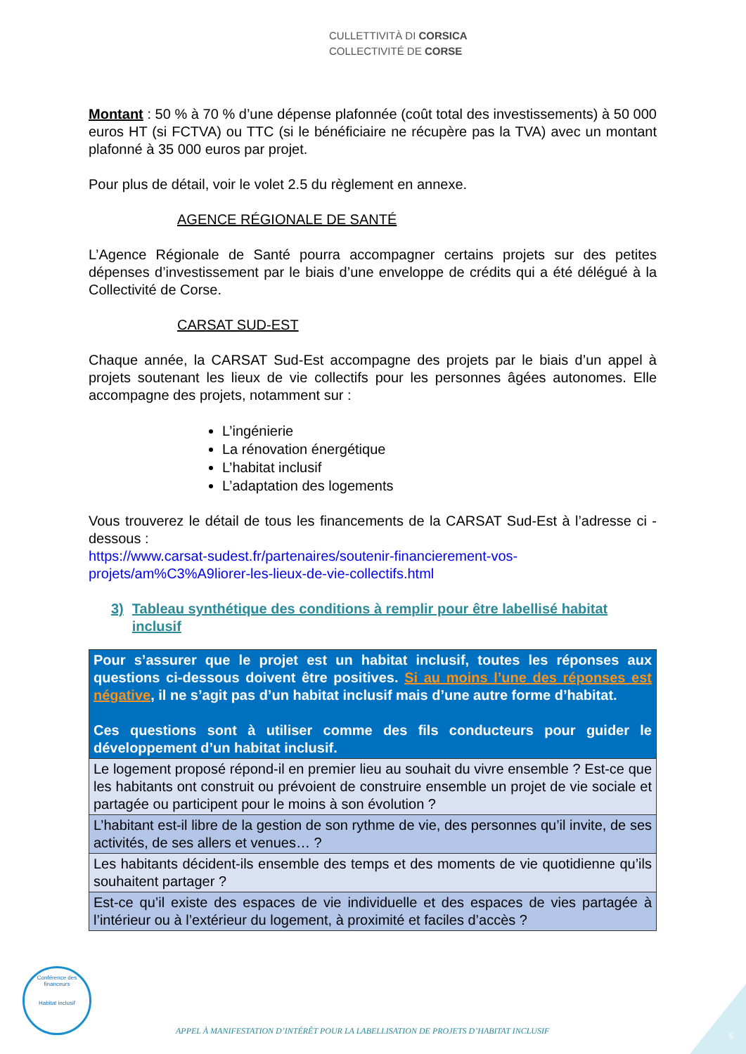CULLETTIVITÀ DI CORSICA
COLLECTIVITÉ DE CORSE
Montant : 50 % à 70 % d’une dépense plafonnée (coût total des investissements) à 50 000 euros HT (si FCTVA) ou TTC (si le bénéficiaire ne récupère pas la TVA) avec un montant plafonné à 35 000 euros par projet.
Pour plus de détail, voir le volet 2.5 du règlement en annexe.
AGENCE RÉGIONALE DE SANTÉ
L’Agence Régionale de Santé pourra accompagner certains projets sur des petites dépenses d’investissement par le biais d’une enveloppe de crédits qui a été délégué à la Collectivité de Corse.
CARSAT SUD-EST
Chaque année, la CARSAT Sud-Est accompagne des projets par le biais d’un appel à projets soutenant les lieux de vie collectifs pour les personnes âgées autonomes. Elle accompagne des projets, notamment sur :
L’ingénierie
La rénovation énergétique
L’habitat inclusif
L’adaptation des logements
Vous trouverez le détail de tous les financements de la CARSAT Sud-Est à l’adresse ci -dessous :
https://www.carsat-sudest.fr/partenaires/soutenir-financierement-vos-projets/am%C3%A9liorer-les-lieux-de-vie-collectifs.html
3) Tableau synthétique des conditions à remplir pour être labellisé habitat inclusif
| Pour s’assurer que le projet est un habitat inclusif, toutes les réponses aux questions ci-dessous doivent être positives. Si au moins l’une des réponses est négative , il ne s’agit pas d’un habitat inclusif mais d’une autre forme d’habitat. Ces questions sont à utiliser comme des fils conducteurs pour guider le développement d’un habitat inclusif. |
| Le logement proposé répond-il en premier lieu au souhait du vivre ensemble ? Est-ce que les habitants ont construit ou prévoient de construire ensemble un projet de vie sociale et partagée ou participent pour le moins à son évolution ? |
| L’habitant est-il libre de la gestion de son rythme de vie, des personnes qu’il invite, de ses activités, de ses allers et venues… ? |
| Les habitants décident-ils ensemble des temps et des moments de vie quotidienne qu’ils souhaitent partager ? |
| Est-ce qu’il existe des espaces de vie individuelle et des espaces de vies partagée à l’intérieur ou à l’extérieur du logement, à proximité et faciles d’accès ? |
Conférence des financeurs
Habitat inclusif
APPEL À MANIFESTATION D’INTÉRÊT POUR LA LABELLISATION DE PROJETS D’HABITAT INCLUSIF
6